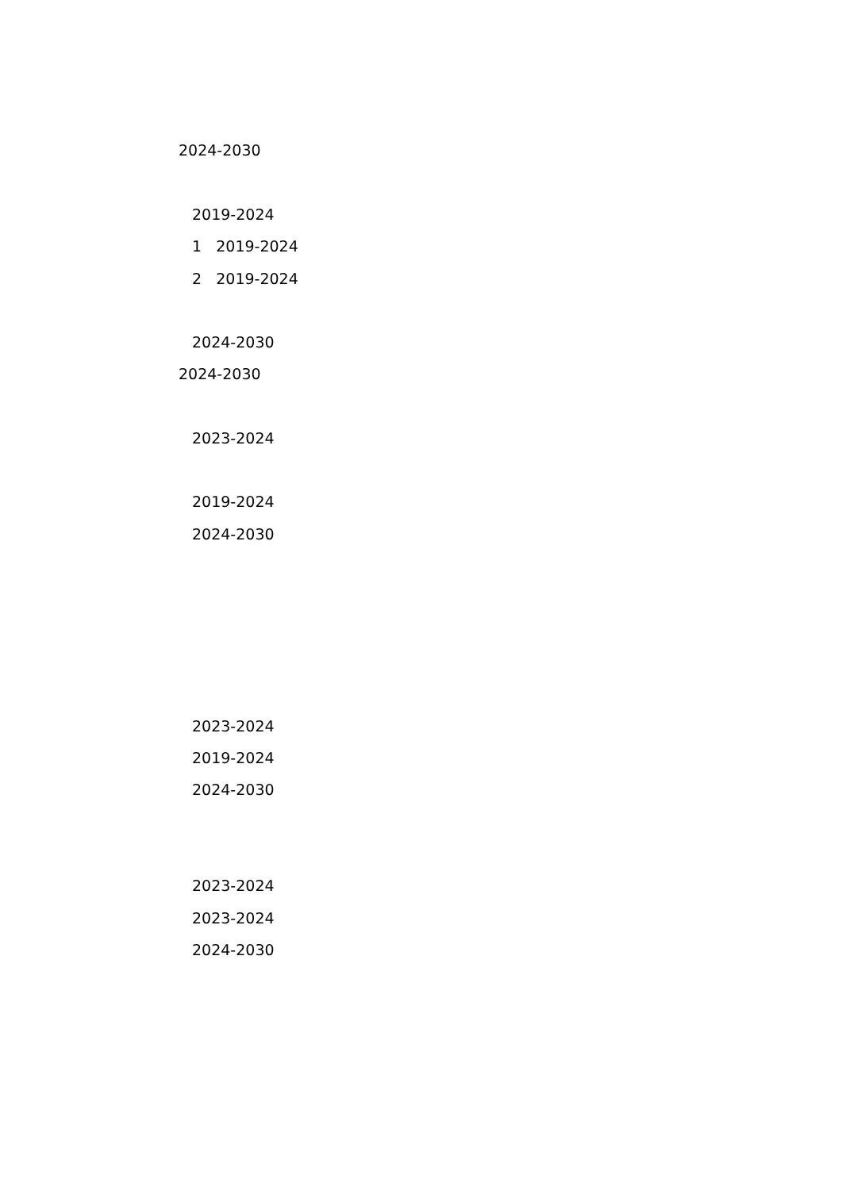2024-2030
2019-2024
1 2019-2024
2 2019-2024
2024-2030
2024-2030
2023-2024
2019-2024
2024-2030
2023-2024
2019-2024
2024-2030
2023-2024
2023-2024
2024-2030